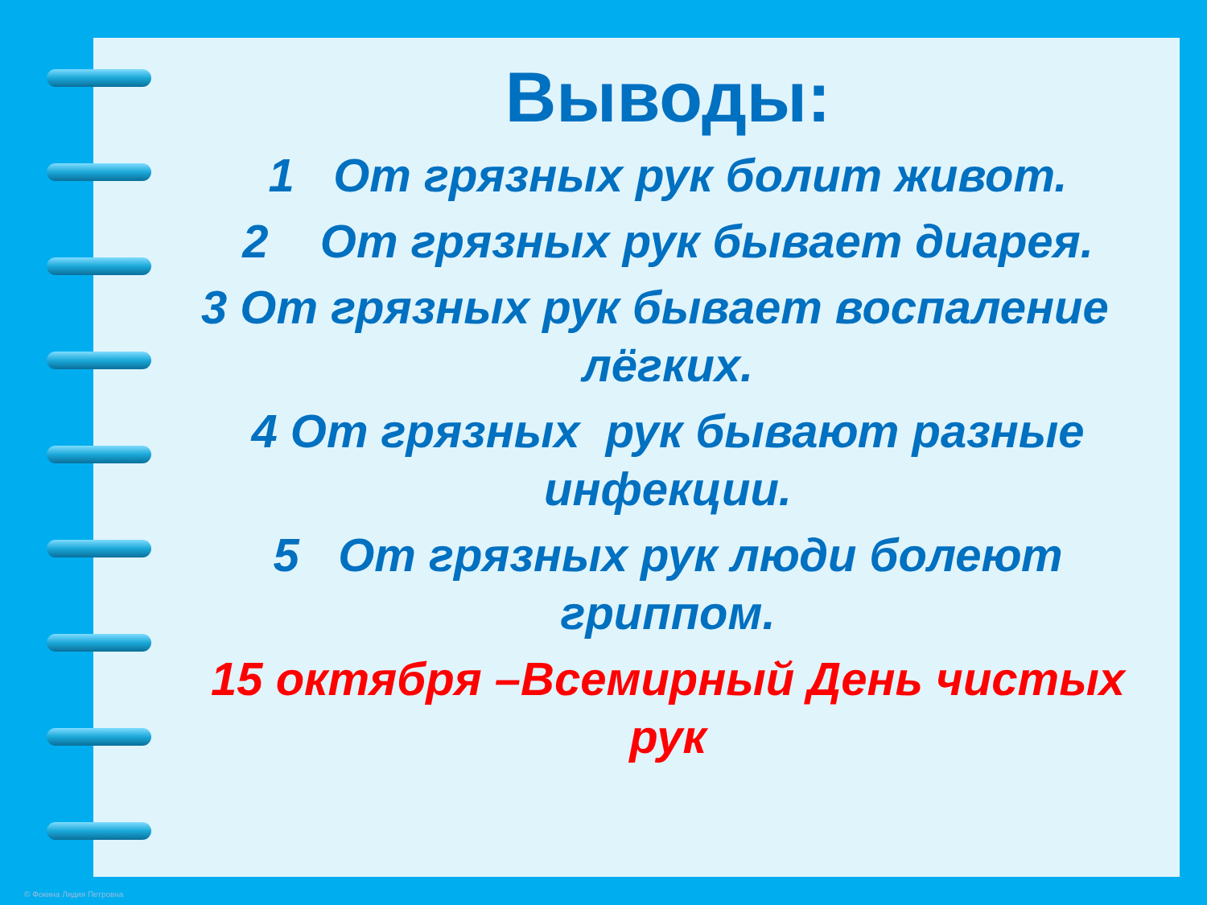Выводы:
1 От грязных рук болит живот.
2 От грязных рук бывает диарея.
3 От грязных рук бывает воспаление лёгких.
4 От грязных рук бывают разные инфекции.
5 От грязных рук люди болеют гриппом.
15 октября –Всемирный День чистых рук
© Фокина Лидия Петровна